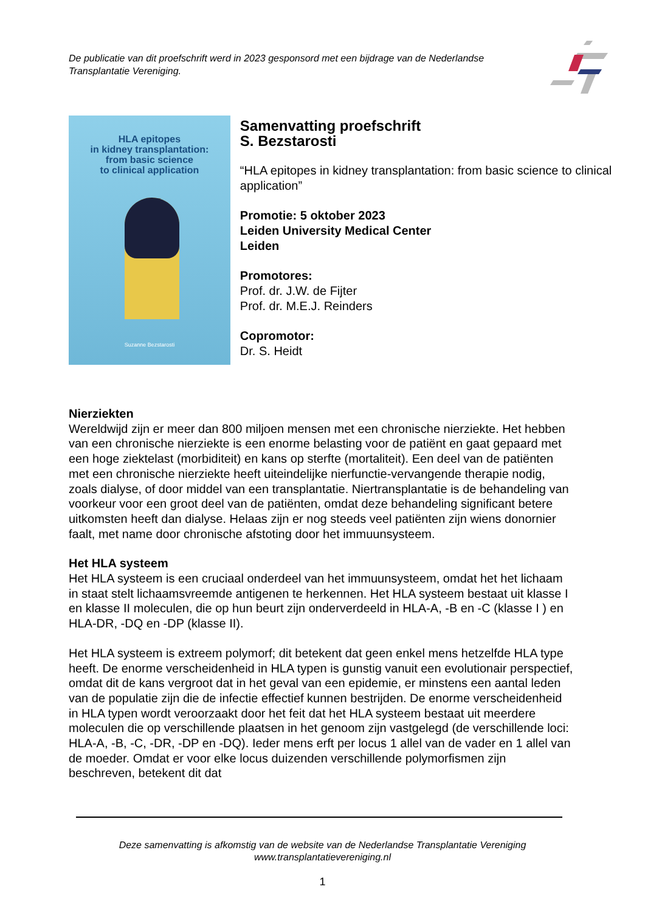De publicatie van dit proefschrift werd in 2023 gesponsord met een bijdrage van de Nederlandse Transplantatie Vereniging.
HLA epitopes
in kidney transplantation:
from basic science
to clinical application
Suzanne Bezstarosti
Samenvatting proefschrift
S. Bezstarosti
“HLA epitopes in kidney transplantation: from basic science to clinical application”
Promotie: 5 oktober 2023
Leiden University Medical Center
Leiden
Promotores:
Prof. dr. J.W. de Fijter
Prof. dr. M.E.J. Reinders
Copromotor:
Dr. S. Heidt
Nierziekten
Wereldwijd zijn er meer dan 800 miljoen mensen met een chronische nierziekte. Het hebben van een chronische nierziekte is een enorme belasting voor de patiënt en gaat gepaard met een hoge ziektelast (morbiditeit) en kans op sterfte (mortaliteit). Een deel van de patiënten met een chronische nierziekte heeft uiteindelijke nierfunctie-vervangende therapie nodig, zoals dialyse, of door middel van een transplantatie. Niertransplantatie is de behandeling van voorkeur voor een groot deel van de patiënten, omdat deze behandeling significant betere uitkomsten heeft dan dialyse. Helaas zijn er nog steeds veel patiënten zijn wiens donornier faalt, met name door chronische afstoting door het immuunsysteem.
Het HLA systeem
Het HLA systeem is een cruciaal onderdeel van het immuunsysteem, omdat het het lichaam in staat stelt lichaamsvreemde antigenen te herkennen. Het HLA systeem bestaat uit klasse I en klasse II moleculen, die op hun beurt zijn onderverdeeld in HLA-A, -B en -C (klasse I ) en HLA-DR, -DQ en -DP (klasse II).
Het HLA systeem is extreem polymorf; dit betekent dat geen enkel mens hetzelfde HLA type heeft. De enorme verscheidenheid in HLA typen is gunstig vanuit een evolutionair perspectief, omdat dit de kans vergroot dat in het geval van een epidemie, er minstens een aantal leden van de populatie zijn die de infectie effectief kunnen bestrijden. De enorme verscheidenheid in HLA typen wordt veroorzaakt door het feit dat het HLA systeem bestaat uit meerdere moleculen die op verschillende plaatsen in het genoom zijn vastgelegd (de verschillende loci: HLA-A, -B, -C, -DR, -DP en -DQ). Ieder mens erft per locus 1 allel van de vader en 1 allel van de moeder. Omdat er voor elke locus duizenden verschillende polymorfismen zijn beschreven, betekent dit dat
Deze samenvatting is afkomstig van de website van de Nederlandse Transplantatie Vereniging
www.transplantatievereniging.nl
1